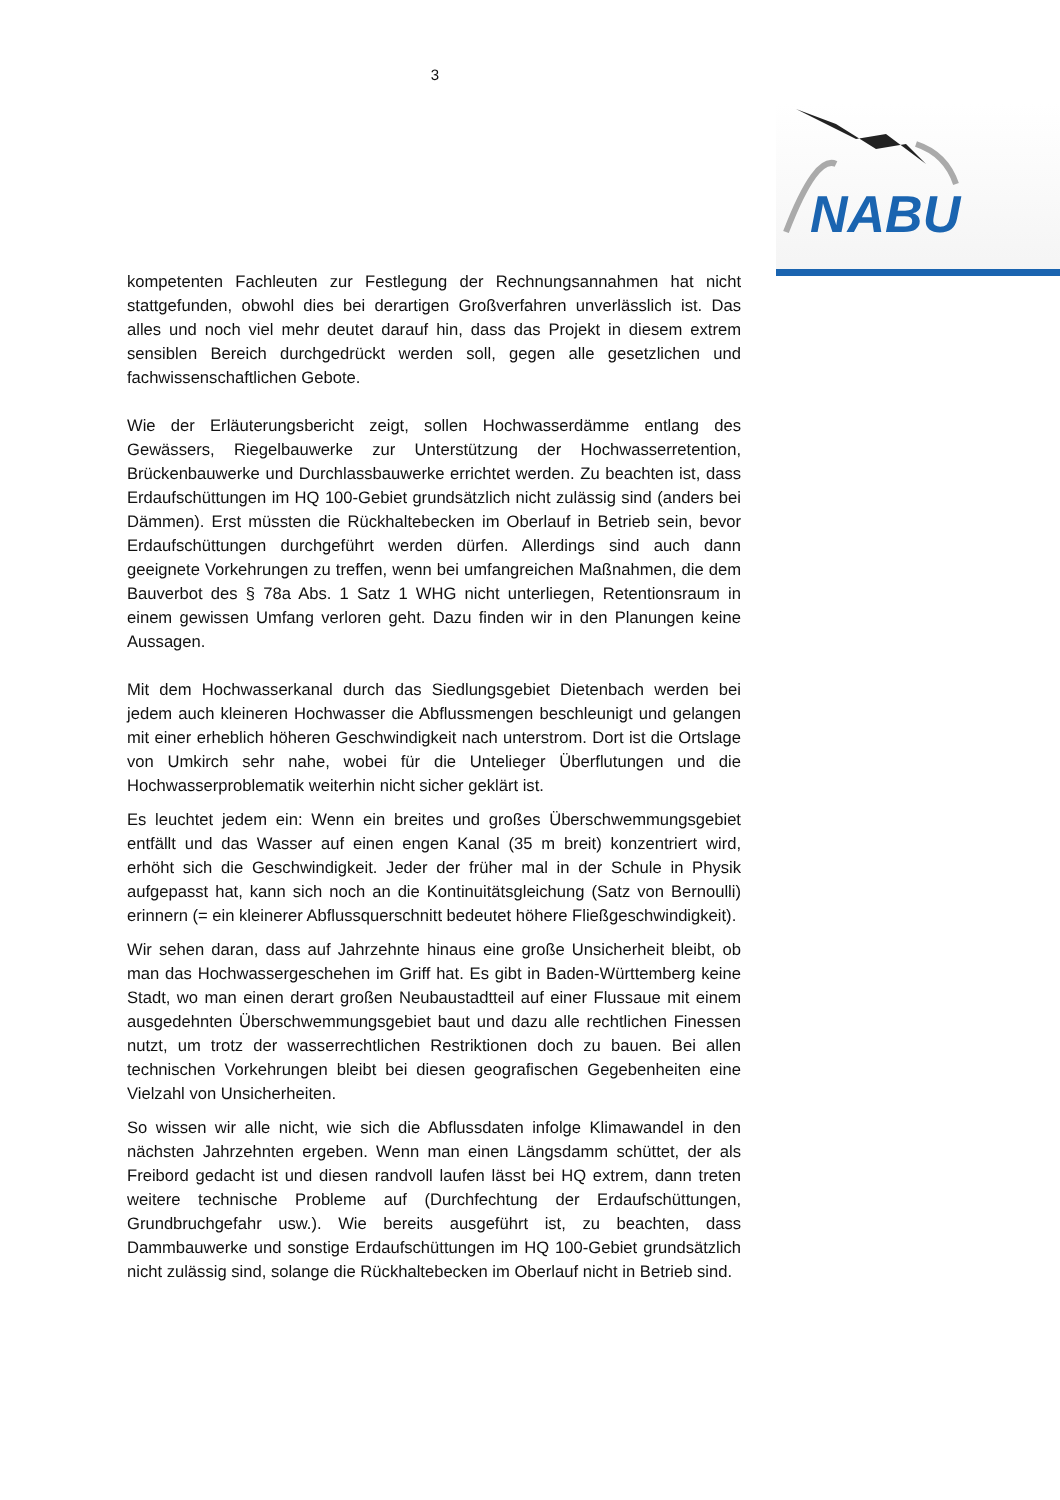3
NABU
kompetenten Fachleuten zur Festlegung der Rechnungsannahmen hat nicht stattgefunden, obwohl dies bei derartigen Großverfahren unverlässlich ist. Das alles und noch viel mehr deutet darauf hin, dass das Projekt in diesem extrem sensiblen Bereich durchgedrückt werden soll, gegen alle gesetzlichen und fachwissenschaftlichen Gebote.
Wie der Erläuterungsbericht zeigt, sollen Hochwasserdämme entlang des Gewässers, Riegelbauwerke zur Unterstützung der Hochwasserretention, Brückenbauwerke und Durchlassbauwerke errichtet werden. Zu beachten ist, dass Erdaufschüttungen im HQ 100-Gebiet grundsätzlich nicht zulässig sind (anders bei Dämmen). Erst müssten die Rückhaltebecken im Oberlauf in Betrieb sein, bevor Erdaufschüttungen durchgeführt werden dürfen. Allerdings sind auch dann geeignete Vorkehrungen zu treffen, wenn bei umfangreichen Maßnahmen, die dem Bauverbot des § 78a Abs. 1 Satz 1 WHG nicht unterliegen, Retentionsraum in einem gewissen Umfang verloren geht. Dazu finden wir in den Planungen keine Aussagen.
Mit dem Hochwasserkanal durch das Siedlungsgebiet Dietenbach werden bei jedem auch kleineren Hochwasser die Abflussmengen beschleunigt und gelangen mit einer erheblich höheren Geschwindigkeit nach unterstrom. Dort ist die Ortslage von Umkirch sehr nahe, wobei für die Untelieger Überflutungen und die Hochwasserproblematik weiterhin nicht sicher geklärt ist.
Es leuchtet jedem ein: Wenn ein breites und großes Überschwemmungsgebiet entfällt und das Wasser auf einen engen Kanal (35 m breit) konzentriert wird, erhöht sich die Geschwindigkeit. Jeder der früher mal in der Schule in Physik aufgepasst hat, kann sich noch an die Kontinuitätsgleichung (Satz von Bernoulli) erinnern (= ein kleinerer Abflussquerschnitt bedeutet höhere Fließgeschwindigkeit).
Wir sehen daran, dass auf Jahrzehnte hinaus eine große Unsicherheit bleibt, ob man das Hochwassergeschehen im Griff hat. Es gibt in Baden-Württemberg keine Stadt, wo man einen derart großen Neubaustadtteil auf einer Flussaue mit einem ausgedehnten Überschwemmungsgebiet baut und dazu alle rechtlichen Finessen nutzt, um trotz der wasserrechtlichen Restriktionen doch zu bauen. Bei allen technischen Vorkehrungen bleibt bei diesen geografischen Gegebenheiten eine Vielzahl von Unsicherheiten.
So wissen wir alle nicht, wie sich die Abflussdaten infolge Klimawandel in den nächsten Jahrzehnten ergeben. Wenn man einen Längsdamm schüttet, der als Freibord gedacht ist und diesen randvoll laufen lässt bei HQ extrem, dann treten weitere technische Probleme auf (Durchfechtung der Erdaufschüttungen, Grundbruchgefahr usw.). Wie bereits ausgeführt ist, zu beachten, dass Dammbauwerke und sonstige Erdaufschüttungen im HQ 100-Gebiet grundsätzlich nicht zulässig sind, solange die Rückhaltebecken im Oberlauf nicht in Betrieb sind.